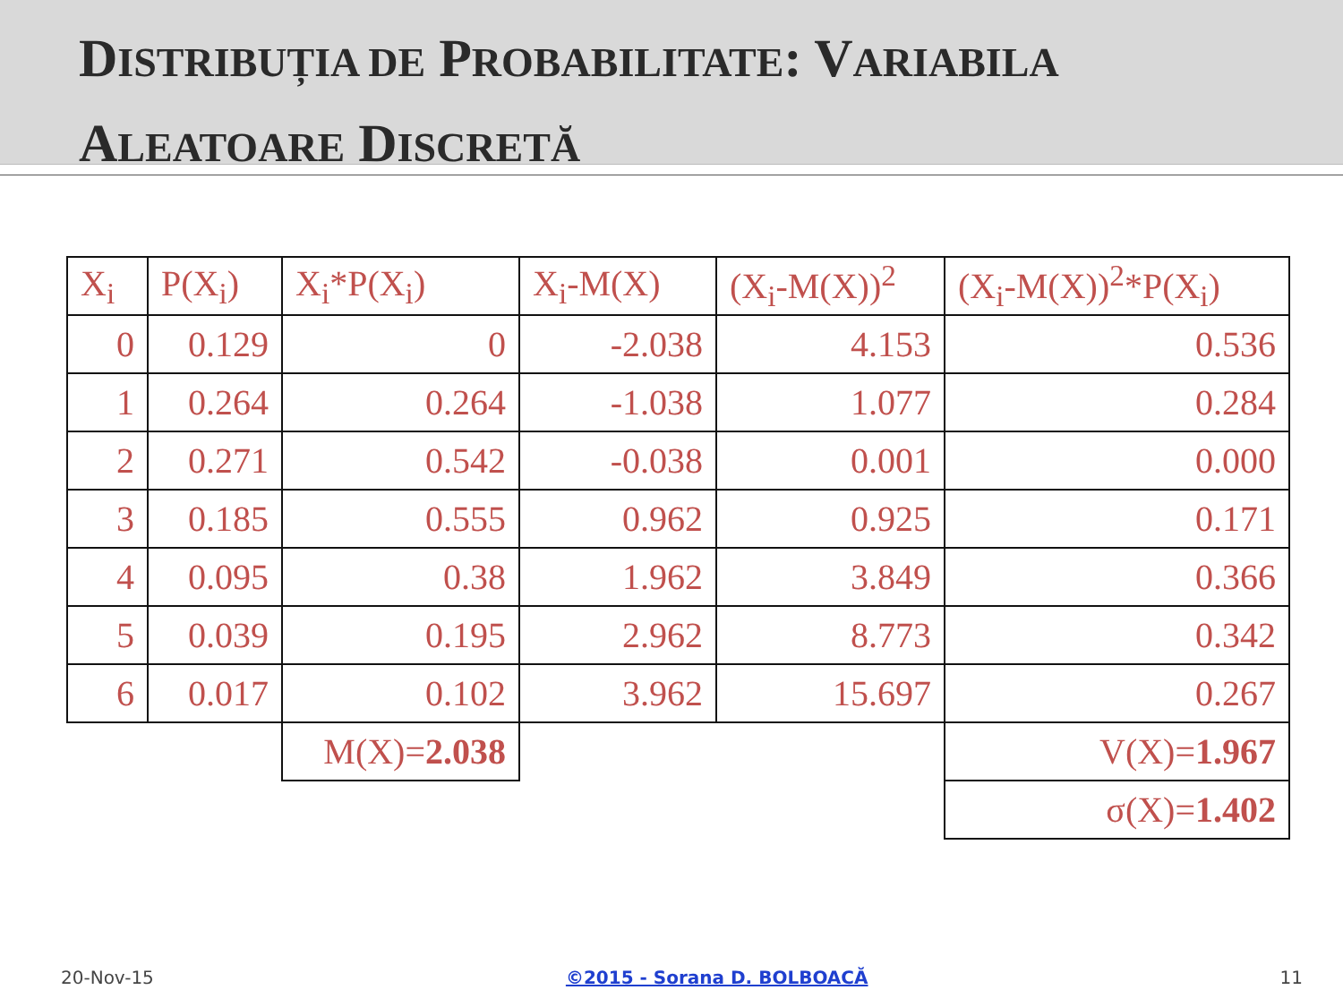DISTRIBUȚIA DE PROBABILITATE: VARIABILA
ALEATOARE DISCRETĂ
| X<sub>i</sub> | P(X<sub>i</sub>) | X<sub>i</sub>*P(X<sub>i</sub>) | X<sub>i</sub>-M(X) | (X<sub>i</sub>-M(X))<sup>2</sup> | (X<sub>i</sub>-M(X))<sup>2</sup>*P(X<sub>i</sub>) |
| --- | --- | --- | --- | --- | --- |
| 0 | 0.129 | 0 | -2.038 | 4.153 | 0.536 |
| 1 | 0.264 | 0.264 | -1.038 | 1.077 | 0.284 |
| 2 | 0.271 | 0.542 | -0.038 | 0.001 | 0.000 |
| 3 | 0.185 | 0.555 | 0.962 | 0.925 | 0.171 |
| 4 | 0.095 | 0.38 | 1.962 | 3.849 | 0.366 |
| 5 | 0.039 | 0.195 | 2.962 | 8.773 | 0.342 |
| 6 | 0.017 | 0.102 | 3.962 | 15.697 | 0.267 |
| | | M(X)= 2.038 | | | V(X)= 1.967 |
| | | | | | σ(X)= 1.402 |
20-Nov-15 ©2015 - Sorana D. BOLBOACĂ 11